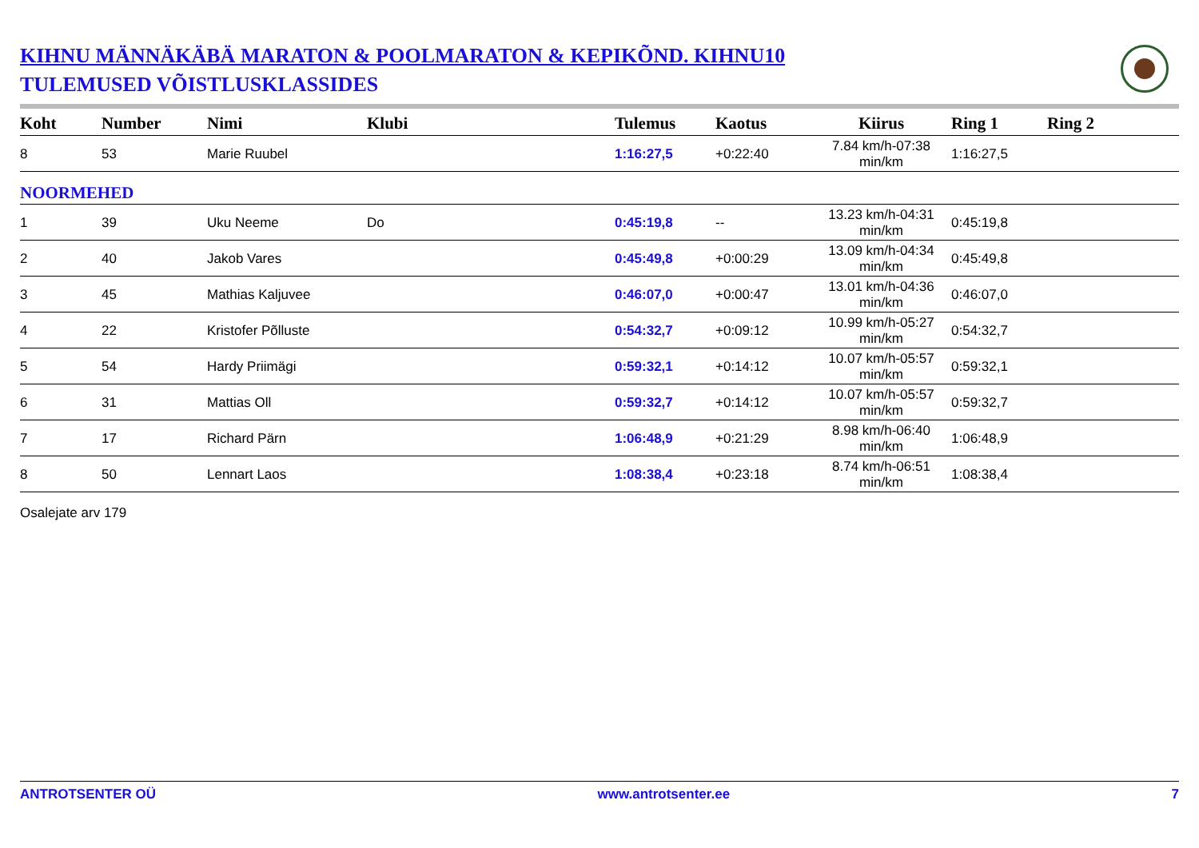KIHNU MÄNNÄKÄBÄ MARATON & POOLMARATON & KEPIKÕND. KIHNU10
TULEMUSED VÕISTLUSKLASSIDES
| Koht | Number | Nimi | Klubi | Tulemus | Kaotus | Kiirus | Ring 1 | Ring 2 |
| --- | --- | --- | --- | --- | --- | --- | --- | --- |
| 8 | 53 | Marie Ruubel | | 1:16:27,5 | +0:22:40 | 7.84 km/h-07:38 min/km | 1:16:27,5 | |
| NOORMEHED | | | | | | | | |
| 1 | 39 | Uku Neeme | Do | 0:45:19,8 | -- | 13.23 km/h-04:31 min/km | 0:45:19,8 | |
| 2 | 40 | Jakob Vares | | 0:45:49,8 | +0:00:29 | 13.09 km/h-04:34 min/km | 0:45:49,8 | |
| 3 | 45 | Mathias Kaljuvee | | 0:46:07,0 | +0:00:47 | 13.01 km/h-04:36 min/km | 0:46:07,0 | |
| 4 | 22 | Kristofer Põlluste | | 0:54:32,7 | +0:09:12 | 10.99 km/h-05:27 min/km | 0:54:32,7 | |
| 5 | 54 | Hardy Priimägi | | 0:59:32,1 | +0:14:12 | 10.07 km/h-05:57 min/km | 0:59:32,1 | |
| 6 | 31 | Mattias Oll | | 0:59:32,7 | +0:14:12 | 10.07 km/h-05:57 min/km | 0:59:32,7 | |
| 7 | 17 | Richard Pärn | | 1:06:48,9 | +0:21:29 | 8.98 km/h-06:40 min/km | 1:06:48,9 | |
| 8 | 50 | Lennart Laos | | 1:08:38,4 | +0:23:18 | 8.74 km/h-06:51 min/km | 1:08:38,4 | |
Osalejate arv 179
ANTROTSENTER OÜ www.antrotsenter.ee 7